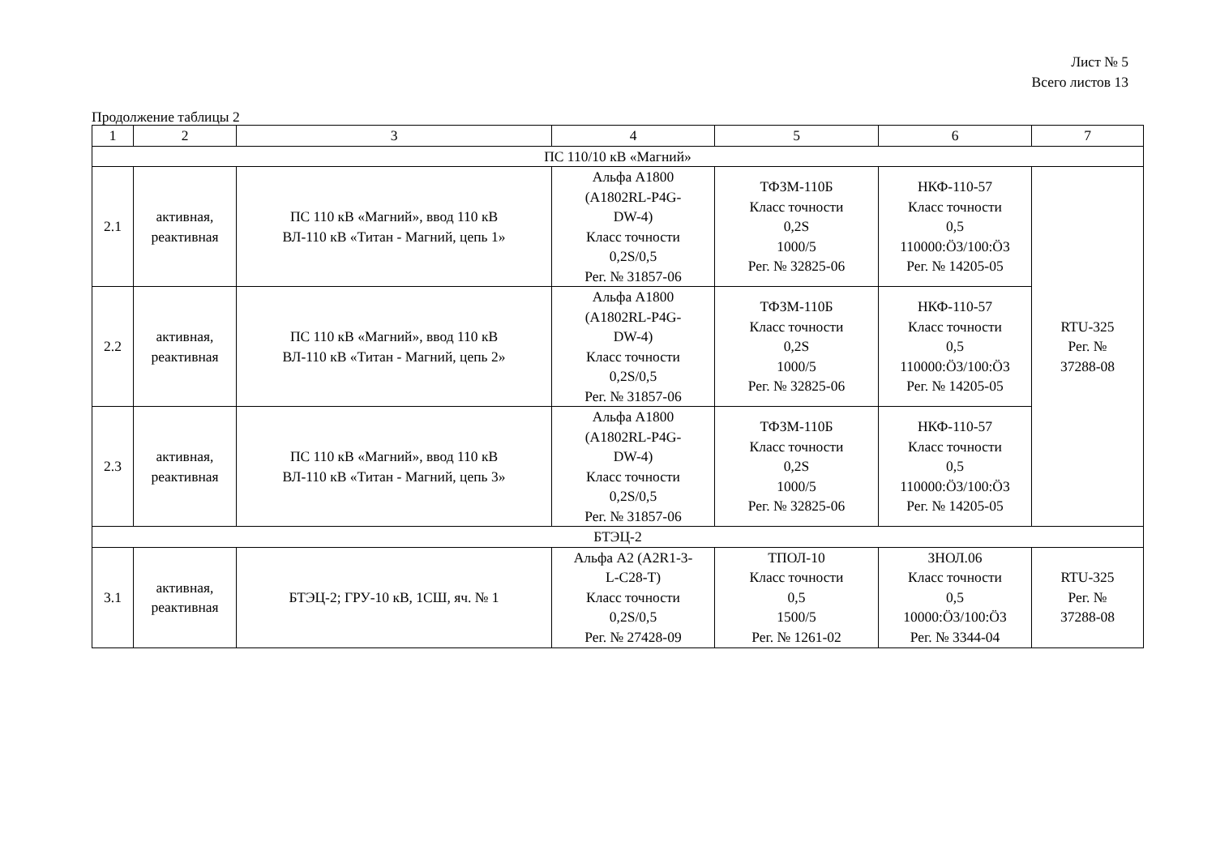Лист № 5
Всего листов 13
Продолжение таблицы 2
| 1 | 2 | 3 | 4 | 5 | 6 | 7 |
| --- | --- | --- | --- | --- | --- | --- |
| ПС 110/10 кВ «Магний» | | | | | | |
| 2.1 | активная, реактивная | ПС 110 кВ «Магний», ввод 110 кВ ВЛ-110 кВ «Титан - Магний, цепь 1» | Альфа А1800 (A1802RL-P4G- DW-4) Класс точности 0,2S/0,5 Рег. № 31857-06 | ТФЗМ-110Б Класс точности 0,2S 1000/5 Рег. № 32825-06 | НКФ-110-57 Класс точности 0,5 110000:Ö3/100:Ö3 Рег. № 14205-05 | RTU-325 Рег. № 37288-08 |
| 2.2 | активная, реактивная | ПС 110 кВ «Магний», ввод 110 кВ ВЛ-110 кВ «Титан - Магний, цепь 2» | Альфа А1800 (A1802RL-P4G- DW-4) Класс точности 0,2S/0,5 Рег. № 31857-06 | ТФЗМ-110Б Класс точности 0,2S 1000/5 Рег. № 32825-06 | НКФ-110-57 Класс точности 0,5 110000:Ö3/100:Ö3 Рег. № 14205-05 | |
| 2.3 | активная, реактивная | ПС 110 кВ «Магний», ввод 110 кВ ВЛ-110 кВ «Титан - Магний, цепь 3» | Альфа А1800 (A1802RL-P4G- DW-4) Класс точности 0,2S/0,5 Рег. № 31857-06 | ТФЗМ-110Б Класс точности 0,2S 1000/5 Рег. № 32825-06 | НКФ-110-57 Класс точности 0,5 110000:Ö3/100:Ö3 Рег. № 14205-05 | |
| БТЭЦ-2 | | | | | | |
| 3.1 | активная, реактивная | БТЭЦ-2; ГРУ-10 кВ, 1СШ, яч. № 1 | Альфа А2 (A2R1-3- L-C28-T) Класс точности 0,2S/0,5 Рег. № 27428-09 | ТПОЛ-10 Класс точности 0,5 1500/5 Рег. № 1261-02 | ЗНОЛ.06 Класс точности 0,5 10000:Ö3/100:Ö3 Рег. № 3344-04 | RTU-325 Рег. № 37288-08 |